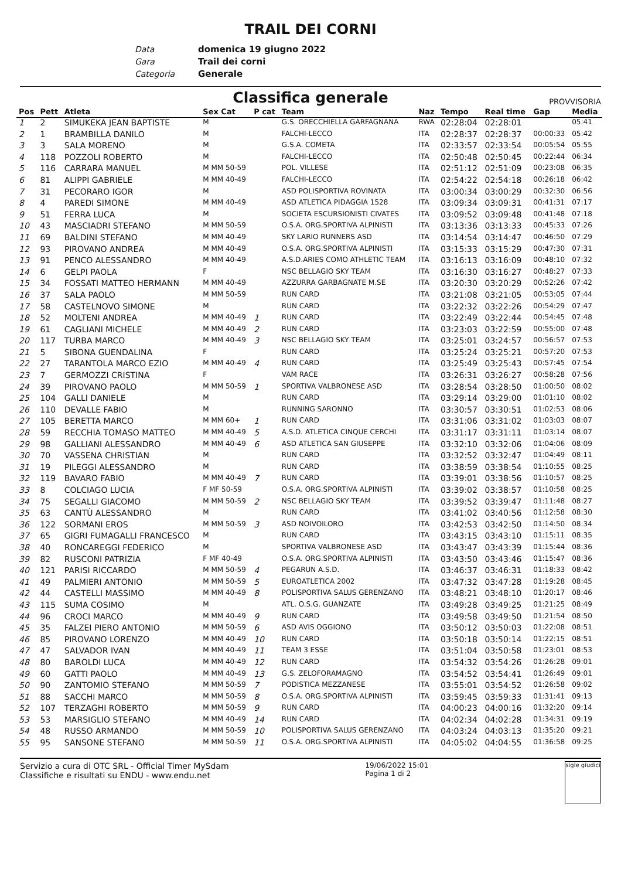TRAIL DEI CORNI
Data domenica 19 giugno 2022
Gara Trail dei corni
Categoria Generale
Classifica generale PROVVISORIA
| Pos | Pett | Atleta | Sex Cat | P cat | Team | Naz | Tempo | Real time | Gap | Media |
| --- | --- | --- | --- | --- | --- | --- | --- | --- | --- | --- |
| 1 | 2 | SIMUKEKA JEAN BAPTISTE | M | | G.S. ORECCHIELLA GARFAGNANA | RWA | 02:28:04 | 02:28:01 | | 05:41 |
| 2 | 1 | BRAMBILLA DANILO | M | | FALCHI-LECCO | ITA | 02:28:37 | 02:28:37 | 00:00:33 | 05:42 |
| 3 | 3 | SALA MORENO | M | | G.S.A. COMETA | ITA | 02:33:57 | 02:33:54 | 00:05:54 | 05:55 |
| 4 | 118 | POZZOLI ROBERTO | M | | FALCHI-LECCO | ITA | 02:50:48 | 02:50:45 | 00:22:44 | 06:34 |
| 5 | 116 | CARRARA MANUEL | M MM 50-59 | | POL. VILLESE | ITA | 02:51:12 | 02:51:09 | 00:23:08 | 06:35 |
| 6 | 81 | ALIPPI GABRIELE | M MM 40-49 | | FALCHI-LECCO | ITA | 02:54:22 | 02:54:18 | 00:26:18 | 06:42 |
| 7 | 31 | PECORARO IGOR | M | | ASD POLISPORTIVA ROVINATA | ITA | 03:00:34 | 03:00:29 | 00:32:30 | 06:56 |
| 8 | 4 | PAREDI SIMONE | M MM 40-49 | | ASD ATLETICA PIDAGGIA 1528 | ITA | 03:09:34 | 03:09:31 | 00:41:31 | 07:17 |
| 9 | 51 | FERRA LUCA | M | | SOCIETA ESCURSIONISTI CIVATES | ITA | 03:09:52 | 03:09:48 | 00:41:48 | 07:18 |
| 10 | 43 | MASCIADRI STEFANO | M MM 50-59 | | O.S.A. ORG.SPORTIVA ALPINISTI | ITA | 03:13:36 | 03:13:33 | 00:45:33 | 07:26 |
| 11 | 69 | BALDINI STEFANO | M MM 40-49 | | SKY LARIO RUNNERS ASD | ITA | 03:14:54 | 03:14:47 | 00:46:50 | 07:29 |
| 12 | 93 | PIROVANO ANDREA | M MM 40-49 | | O.S.A. ORG.SPORTIVA ALPINISTI | ITA | 03:15:33 | 03:15:29 | 00:47:30 | 07:31 |
| 13 | 91 | PENCO ALESSANDRO | M MM 40-49 | | A.S.D.ARIES COMO ATHLETIC TEAM | ITA | 03:16:13 | 03:16:09 | 00:48:10 | 07:32 |
| 14 | 6 | GELPI PAOLA | F | | NSC BELLAGIO SKY TEAM | ITA | 03:16:30 | 03:16:27 | 00:48:27 | 07:33 |
| 15 | 34 | FOSSATI MATTEO HERMANN | M MM 40-49 | | AZZURRA GARBAGNATE M.SE | ITA | 03:20:30 | 03:20:29 | 00:52:26 | 07:42 |
| 16 | 37 | SALA PAOLO | M MM 50-59 | | RUN CARD | ITA | 03:21:08 | 03:21:05 | 00:53:05 | 07:44 |
| 17 | 58 | CASTELNOVO SIMONE | M | | RUN CARD | ITA | 03:22:32 | 03:22:26 | 00:54:29 | 07:47 |
| 18 | 52 | MOLTENI ANDREA | M MM 40-49 | 1 | RUN CARD | ITA | 03:22:49 | 03:22:44 | 00:54:45 | 07:48 |
| 19 | 61 | CAGLIANI MICHELE | M MM 40-49 | 2 | RUN CARD | ITA | 03:23:03 | 03:22:59 | 00:55:00 | 07:48 |
| 20 | 117 | TURBA MARCO | M MM 40-49 | 3 | NSC BELLAGIO SKY TEAM | ITA | 03:25:01 | 03:24:57 | 00:56:57 | 07:53 |
| 21 | 5 | SIBONA GUENDALINA | F | | RUN CARD | ITA | 03:25:24 | 03:25:21 | 00:57:20 | 07:53 |
| 22 | 27 | TARANTOLA MARCO EZIO | M MM 40-49 | 4 | RUN CARD | ITA | 03:25:49 | 03:25:43 | 00:57:45 | 07:54 |
| 23 | 7 | GERMOZZI CRISTINA | F | | VAM RACE | ITA | 03:26:31 | 03:26:27 | 00:58:28 | 07:56 |
| 24 | 39 | PIROVANO PAOLO | M MM 50-59 | 1 | SPORTIVA VALBRONESE ASD | ITA | 03:28:54 | 03:28:50 | 01:00:50 | 08:02 |
| 25 | 104 | GALLI DANIELE | M | | RUN CARD | ITA | 03:29:14 | 03:29:00 | 01:01:10 | 08:02 |
| 26 | 110 | DEVALLE FABIO | M | | RUNNING SARONNO | ITA | 03:30:57 | 03:30:51 | 01:02:53 | 08:06 |
| 27 | 105 | BERETTA MARCO | M MM 60+ | 1 | RUN CARD | ITA | 03:31:06 | 03:31:02 | 01:03:03 | 08:07 |
| 28 | 59 | RECCHIA TOMASO MATTEO | M MM 40-49 | 5 | A.S.D. ATLETICA CINQUE CERCHI | ITA | 03:31:17 | 03:31:11 | 01:03:14 | 08:07 |
| 29 | 98 | GALLIANI ALESSANDRO | M MM 40-49 | 6 | ASD ATLETICA SAN GIUSEPPE | ITA | 03:32:10 | 03:32:06 | 01:04:06 | 08:09 |
| 30 | 70 | VASSENA CHRISTIAN | M | | RUN CARD | ITA | 03:32:52 | 03:32:47 | 01:04:49 | 08:11 |
| 31 | 19 | PILEGGI ALESSANDRO | M | | RUN CARD | ITA | 03:38:59 | 03:38:54 | 01:10:55 | 08:25 |
| 32 | 119 | BAVARO FABIO | M MM 40-49 | 7 | RUN CARD | ITA | 03:39:01 | 03:38:56 | 01:10:57 | 08:25 |
| 33 | 8 | COLCIAGO LUCIA | F MF 50-59 | | O.S.A. ORG.SPORTIVA ALPINISTI | ITA | 03:39:02 | 03:38:57 | 01:10:58 | 08:25 |
| 34 | 75 | SEGALLI GIACOMO | M MM 50-59 | 2 | NSC BELLAGIO SKY TEAM | ITA | 03:39:52 | 03:39:47 | 01:11:48 | 08:27 |
| 35 | 63 | CANTÙ ALESSANDRO | M | | RUN CARD | ITA | 03:41:02 | 03:40:56 | 01:12:58 | 08:30 |
| 36 | 122 | SORMANI EROS | M MM 50-59 | 3 | ASD NOIVOILORO | ITA | 03:42:53 | 03:42:50 | 01:14:50 | 08:34 |
| 37 | 65 | GIGRI FUMAGALLI FRANCESCO | M | | RUN CARD | ITA | 03:43:15 | 03:43:10 | 01:15:11 | 08:35 |
| 38 | 40 | RONCAREGGI FEDERICO | M | | SPORTIVA VALBRONESE ASD | ITA | 03:43:47 | 03:43:39 | 01:15:44 | 08:36 |
| 39 | 82 | RUSCONI PATRIZIA | F MF 40-49 | | O.S.A. ORG.SPORTIVA ALPINISTI | ITA | 03:43:50 | 03:43:46 | 01:15:47 | 08:36 |
| 40 | 121 | PARISI RICCARDO | M MM 50-59 | 4 | PEGARUN A.S.D. | ITA | 03:46:37 | 03:46:31 | 01:18:33 | 08:42 |
| 41 | 49 | PALMIERI ANTONIO | M MM 50-59 | 5 | EUROATLETICA 2002 | ITA | 03:47:32 | 03:47:28 | 01:19:28 | 08:45 |
| 42 | 44 | CASTELLI MASSIMO | M MM 40-49 | 8 | POLISPORTIVA SALUS GERENZANO | ITA | 03:48:21 | 03:48:10 | 01:20:17 | 08:46 |
| 43 | 115 | SUMA COSIMO | M | | ATL. O.S.G. GUANZATE | ITA | 03:49:28 | 03:49:25 | 01:21:25 | 08:49 |
| 44 | 96 | CROCI MARCO | M MM 40-49 | 9 | RUN CARD | ITA | 03:49:58 | 03:49:50 | 01:21:54 | 08:50 |
| 45 | 35 | FALZEI PIERO ANTONIO | M MM 50-59 | 6 | ASD AVIS OGGIONO | ITA | 03:50:12 | 03:50:03 | 01:22:08 | 08:51 |
| 46 | 85 | PIROVANO LORENZO | M MM 40-49 | 10 | RUN CARD | ITA | 03:50:18 | 03:50:14 | 01:22:15 | 08:51 |
| 47 | 47 | SALVADOR IVAN | M MM 40-49 | 11 | TEAM 3 ESSE | ITA | 03:51:04 | 03:50:58 | 01:23:01 | 08:53 |
| 48 | 80 | BAROLDI LUCA | M MM 40-49 | 12 | RUN CARD | ITA | 03:54:32 | 03:54:26 | 01:26:28 | 09:01 |
| 49 | 60 | GATTI PAOLO | M MM 40-49 | 13 | G.S. ZELOFORAMAGNO | ITA | 03:54:52 | 03:54:41 | 01:26:49 | 09:01 |
| 50 | 90 | ZANTOMIO STEFANO | M MM 50-59 | 7 | PODISTICA MEZZANESE | ITA | 03:55:01 | 03:54:52 | 01:26:58 | 09:02 |
| 51 | 88 | SACCHI MARCO | M MM 50-59 | 8 | O.S.A. ORG.SPORTIVA ALPINISTI | ITA | 03:59:45 | 03:59:33 | 01:31:41 | 09:13 |
| 52 | 107 | TERZAGHI ROBERTO | M MM 50-59 | 9 | RUN CARD | ITA | 04:00:23 | 04:00:16 | 01:32:20 | 09:14 |
| 53 | 53 | MARSIGLIO STEFANO | M MM 40-49 | 14 | RUN CARD | ITA | 04:02:34 | 04:02:28 | 01:34:31 | 09:19 |
| 54 | 48 | RUSSO ARMANDO | M MM 50-59 | 10 | POLISPORTIVA SALUS GERENZANO | ITA | 04:03:24 | 04:03:13 | 01:35:20 | 09:21 |
| 55 | 95 | SANSONE STEFANO | M MM 50-59 | 11 | O.S.A. ORG.SPORTIVA ALPINISTI | ITA | 04:05:02 | 04:04:55 | 01:36:58 | 09:25 |
Servizio a cura di OTC SRL - Official Timer MySdam
Classifiche e risultati su ENDU - www.endu.net
19/06/2022 15:01
Pagina 1 di 2
sigle giudici